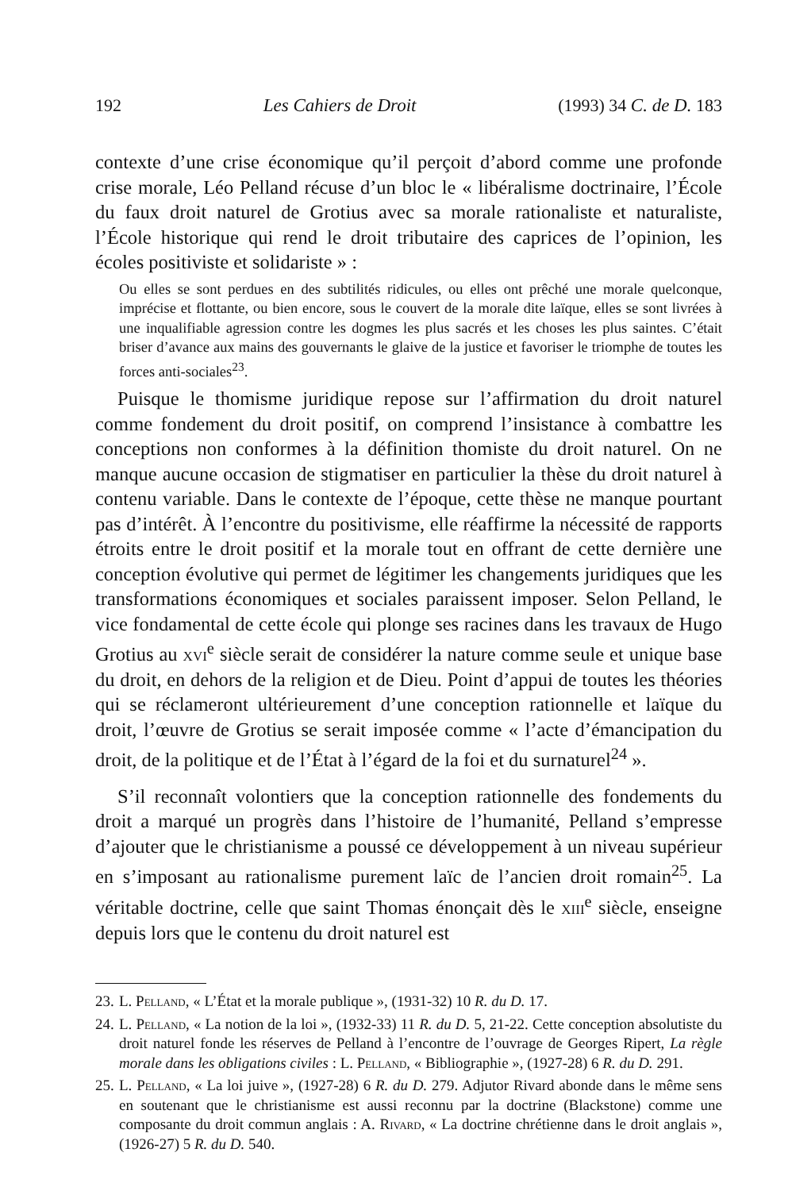192 Les Cahiers de Droit (1993) 34 C. de D. 183
contexte d’une crise économique qu’il perçoit d’abord comme une profonde crise morale, Léo Pelland récuse d’un bloc le « libéralisme doctrinaire, l’École du faux droit naturel de Grotius avec sa morale rationaliste et naturaliste, l’École historique qui rend le droit tributaire des caprices de l’opinion, les écoles positiviste et solidariste » :
Ou elles se sont perdues en des subtilités ridicules, ou elles ont prêché une morale quelconque, imprécise et flottante, ou bien encore, sous le couvert de la morale dite laïque, elles se sont livrées à une inqualifiable agression contre les dogmes les plus sacrés et les choses les plus saintes. C’était briser d’avance aux mains des gouvernants le glaive de la justice et favoriser le triomphe de toutes les forces anti-sociales<sup>23</sup>.
Puisque le thomisme juridique repose sur l’affirmation du droit naturel comme fondement du droit positif, on comprend l’insistance à combattre les conceptions non conformes à la définition thomiste du droit naturel. On ne manque aucune occasion de stigmatiser en particulier la thèse du droit naturel à contenu variable. Dans le contexte de l’époque, cette thèse ne manque pourtant pas d’intérêt. À l’encontre du positivisme, elle réaffirme la nécessité de rapports étroits entre le droit positif et la morale tout en offrant de cette dernière une conception évolutive qui permet de légitimer les changements juridiques que les transformations économiques et sociales paraissent imposer. Selon Pelland, le vice fondamental de cette école qui plonge ses racines dans les travaux de Hugo Grotius au xvi<sup>e</sup> siècle serait de considérer la nature comme seule et unique base du droit, en dehors de la religion et de Dieu. Point d’appui de toutes les théories qui se réclameront ultérieurement d’une conception rationnelle et laïque du droit, l’œuvre de Grotius se serait imposée comme « l’acte d’émancipation du droit, de la politique et de l’État à l’égard de la foi et du surnaturel<sup>24</sup> ».
S’il reconnaît volontiers que la conception rationnelle des fondements du droit a marqué un progrès dans l’histoire de l’humanité, Pelland s’empresse d’ajouter que le christianisme a poussé ce développement à un niveau supérieur en s’imposant au rationalisme purement laïc de l’ancien droit romain<sup>25</sup>. La véritable doctrine, celle que saint Thomas énonçait dès le xiii<sup>e</sup> siècle, enseigne depuis lors que le contenu du droit naturel est
23. L. Pelland, « L’État et la morale publique », (1931-32) 10 R. du D. 17.
24. L. Pelland, « La notion de la loi », (1932-33) 11 R. du D. 5, 21-22. Cette conception absolutiste du droit naturel fonde les réserves de Pelland à l’encontre de l’ouvrage de Georges Ripert, La règle morale dans les obligations civiles : L. Pelland, « Bibliographie », (1927-28) 6 R. du D. 291.
25. L. Pelland, « La loi juive », (1927-28) 6 R. du D. 279. Adjutor Rivard abonde dans le même sens en soutenant que le christianisme est aussi reconnu par la doctrine (Blackstone) comme une composante du droit commun anglais : A. Rivard, « La doctrine chrétienne dans le droit anglais », (1926-27) 5 R. du D. 540.